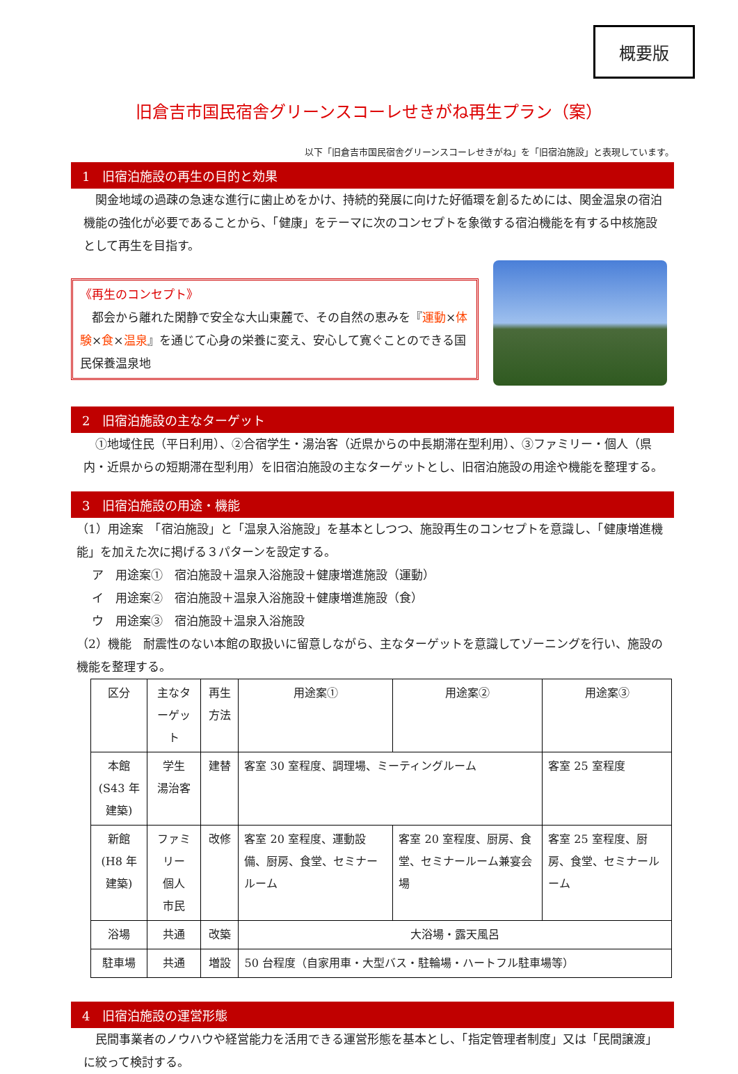概要版
旧倉吉市国民宿舎グリーンスコーレせきがね再生プラン（案）
以下「旧倉吉市国民宿舎グリーンスコーレせきがね」を「旧宿泊施設」と表現しています。
1　旧宿泊施設の再生の目的と効果
　関金地域の過疎の急速な進行に歯止めをかけ、持続的発展に向けた好循環を創るためには、関金温泉の宿泊機能の強化が必要であることから、「健康」をテーマに次のコンセプトを象徴する宿泊機能を有する中核施設として再生を目指す。
《再生のコンセプト》
　都会から離れた閑静で安全な大山東麓で、その自然の恵みを『運動×体験×食×温泉』を通じて心身の栄養に変え、安心して寛ぐことのできる国民保養温泉地
2　旧宿泊施設の主なターゲット
　①地域住民（平日利用）、②合宿学生・湯治客（近県からの中長期滞在型利用）、③ファミリー・個人（県内・近県からの短期滞在型利用）を旧宿泊施設の主なターゲットとし、旧宿泊施設の用途や機能を整理する。
3　旧宿泊施設の用途・機能
（1）用途案　「宿泊施設」と「温泉入浴施設」を基本としつつ、施設再生のコンセプトを意識し、「健康増進機能」を加えた次に掲げる３パターンを設定する。
　 ア　用途案①　宿泊施設＋温泉入浴施設＋健康増進施設（運動）
　 イ　用途案②　宿泊施設＋温泉入浴施設＋健康増進施設（食）
　 ウ　用途案③　宿泊施設＋温泉入浴施設
（2）機能　耐震性のない本館の取扱いに留意しながら、主なターゲットを意識してゾーニングを行い、施設の機能を整理する。
| 区分 | 主なターゲット | 再生方法 | 用途案① | 用途案② | 用途案③ |
| --- | --- | --- | --- | --- | --- |
| 本館 (S43 年建築) | 学生 湯治客 | 建替 | 客室 30 室程度、調理場、ミーティングルーム | | 客室 25 室程度 |
| 新館 (H8 年建築) | ファミリー 個人 市民 | 改修 | 客室 20 室程度、運動設備、厨房、食堂、セミナールーム | 客室 20 室程度、厨房、食堂、セミナールーム兼宴会場 | 客室 25 室程度、厨房、食堂、セミナールーム |
| 浴場 | 共通 | 改築 | 大浴場・露天風呂 | | |
| 駐車場 | 共通 | 増設 | 50 台程度（自家用車・大型バス・駐輪場・ハートフル駐車場等） | | |
4　旧宿泊施設の運営形態
　民間事業者のノウハウや経営能力を活用できる運営形態を基本とし、「指定管理者制度」又は「民間譲渡」に絞って検討する。